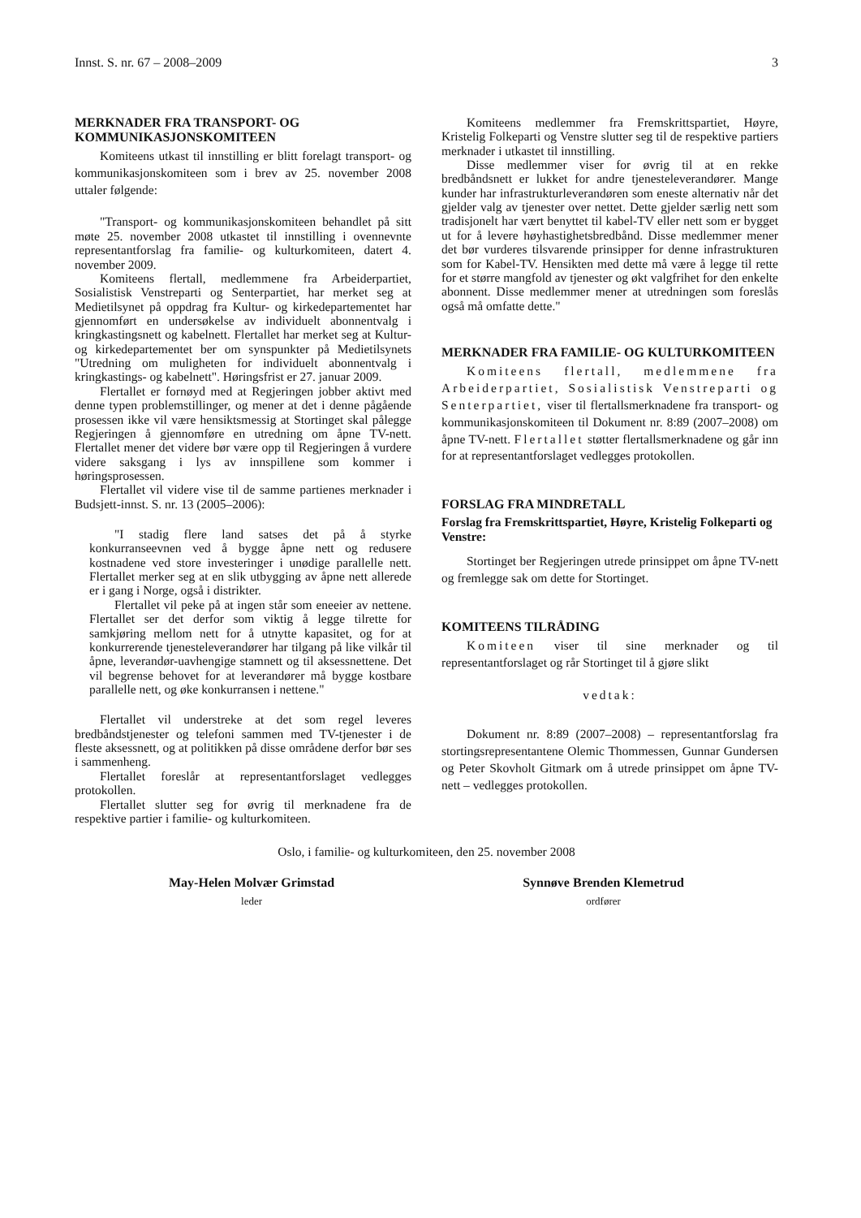Innst. S. nr. 67 – 2008–2009 3
MERKNADER FRA TRANSPORT- OG KOMMUNIKASJONSKOMITEEN
Komiteens utkast til innstilling er blitt forelagt transport- og kommunikasjonskomiteen som i brev av 25. november 2008 uttaler følgende:
"Transport- og kommunikasjonskomiteen behandlet på sitt møte 25. november 2008 utkastet til innstilling i ovennevnte representantforslag fra familie- og kulturkomiteen, datert 4. november 2009.
Komiteens flertall, medlemmene fra Arbeiderpartiet, Sosialistisk Venstreparti og Senterpartiet, har merket seg at Medietilsynet på oppdrag fra Kultur- og kirkedepartementet har gjennomført en undersøkelse av individuelt abonnentvalg i kringkastingsnett og kabelnett. Flertallet har merket seg at Kultur- og kirkedepartementet ber om synspunkter på Medietilsynets "Utredning om muligheten for individuelt abonnentvalg i kringkastings- og kabelnett". Høringsfrist er 27. januar 2009.
Flertallet er fornøyd med at Regjeringen jobber aktivt med denne typen problemstillinger, og mener at det i denne pågående prosessen ikke vil være hensiktsmessig at Stortinget skal pålegge Regjeringen å gjennomføre en utredning om åpne TV-nett. Flertallet mener det videre bør være opp til Regjeringen å vurdere videre saksgang i lys av innspillene som kommer i høringsprosessen.
Flertallet vil videre vise til de samme partienes merknader i Budsjett-innst. S. nr. 13 (2005–2006):
"I stadig flere land satses det på å styrke konkurranseevnen ved å bygge åpne nett og redusere kostnadene ved store investeringer i unødige parallelle nett. Flertallet merker seg at en slik utbygging av åpne nett allerede er i gang i Norge, også i distrikter.
Flertallet vil peke på at ingen står som eneeier av nettene. Flertallet ser det derfor som viktig å legge tilrette for samkjøring mellom nett for å utnytte kapasitet, og for at konkurrerende tjenesteleverandører har tilgang på like vilkår til åpne, leverandør-uavhengige stamnett og til aksessnettene. Det vil begrense behovet for at leverandører må bygge kostbare parallelle nett, og øke konkurransen i nettene."
Flertallet vil understreke at det som regel leveres bredbåndstjenester og telefoni sammen med TV-tjenester i de fleste aksessnett, og at politikken på disse områdene derfor bør ses i sammenheng.
Flertallet foreslår at representantforslaget vedlegges protokollen.
Flertallet slutter seg for øvrig til merknadene fra de respektive partier i familie- og kulturkomiteen.
Komiteens medlemmer fra Fremskrittspartiet, Høyre, Kristelig Folkeparti og Venstre slutter seg til de respektive partiers merknader i utkastet til innstilling.
Disse medlemmer viser for øvrig til at en rekke bredbåndsnett er lukket for andre tjenesteleverandører. Mange kunder har infrastrukturleverandøren som eneste alternativ når det gjelder valg av tjenester over nettet. Dette gjelder særlig nett som tradisjonelt har vært benyttet til kabel-TV eller nett som er bygget ut for å levere høyhastighetsbredbånd. Disse medlemmer mener det bør vurderes tilsvarende prinsipper for denne infrastrukturen som for Kabel-TV. Hensikten med dette må være å legge til rette for et større mangfold av tjenester og økt valgfrihet for den enkelte abonnent. Disse medlemmer mener at utredningen som foreslås også må omfatte dette."
MERKNADER FRA FAMILIE- OG KULTURKOMITEEN
Komiteens flertall, medlemmene fra Arbeiderpartiet, Sosialistisk Venstreparti og Senterpartiet, viser til flertallsmerknadene fra transport- og kommunikasjonskomiteen til Dokument nr. 8:89 (2007–2008) om åpne TV-nett. Flertallet støtter flertallsmerknadene og går inn for at representantforslaget vedlegges protokollen.
FORSLAG FRA MINDRETALL
Forslag fra Fremskrittspartiet, Høyre, Kristelig Folkeparti og Venstre:
Stortinget ber Regjeringen utrede prinsippet om åpne TV-nett og fremlegge sak om dette for Stortinget.
KOMITEENS TILRÅDING
Komiteen viser til sine merknader og til representantforslaget og rår Stortinget til å gjøre slikt
vedtak:
Dokument nr. 8:89 (2007–2008) – representantforslag fra stortingsrepresentantene Olemic Thommessen, Gunnar Gundersen og Peter Skovholt Gitmark om å utrede prinsippet om åpne TV-nett – vedlegges protokollen.
Oslo, i familie- og kulturkomiteen, den 25. november 2008
May-Helen Molvær Grimstad
leder
Synnøve Brenden Klemetrud
ordfører